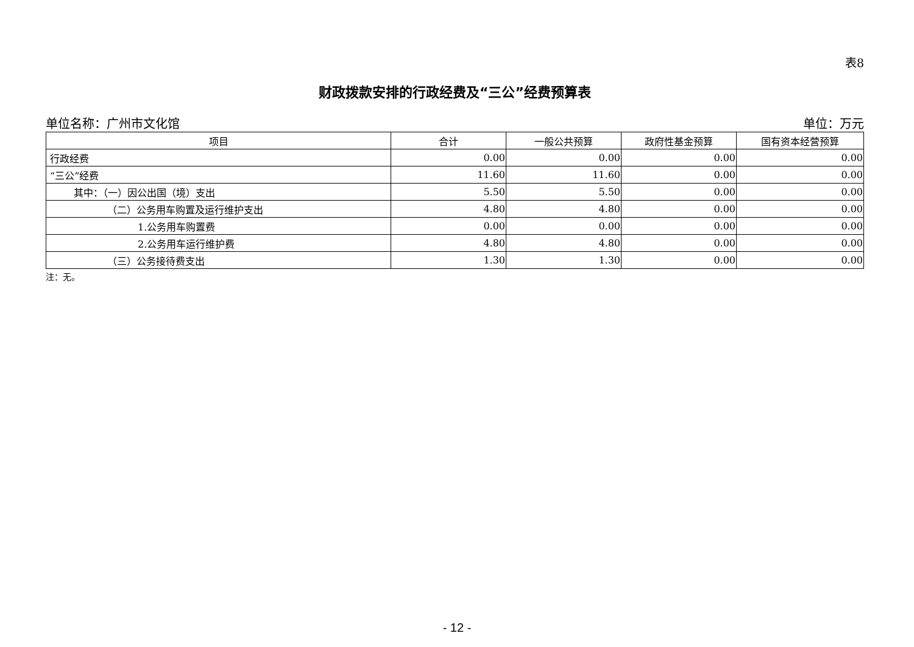表8
财政拨款安排的行政经费及“三公”经费预算表
单位名称：广州市文化馆 单位：万元
| 项目 | 合计 | 一般公共预算 | 政府性基金预算 | 国有资本经营预算 |
| --- | --- | --- | --- | --- |
| 行政经费 | 0.00 | 0.00 | 0.00 | 0.00 |
| “三公”经费 | 11.60 | 11.60 | 0.00 | 0.00 |
| 其中：（一）因公出国（境）支出 | 5.50 | 5.50 | 0.00 | 0.00 |
| （二）公务用车购置及运行维护支出 | 4.80 | 4.80 | 0.00 | 0.00 |
| 1.公务用车购置费 | 0.00 | 0.00 | 0.00 | 0.00 |
| 2.公务用车运行维护费 | 4.80 | 4.80 | 0.00 | 0.00 |
| （三）公务接待费支出 | 1.30 | 1.30 | 0.00 | 0.00 |
注：无。
- 12 -